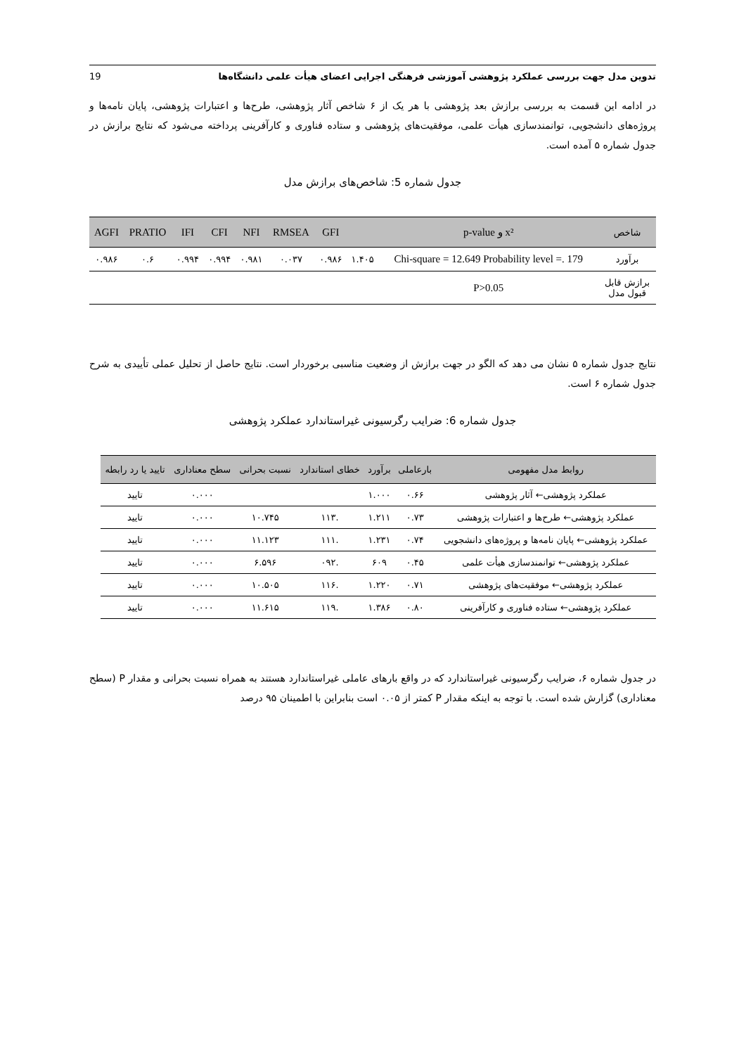تدوین مدل جهت بررسی عملکرد پژوهشی آموزشی فرهنگی اجرایی اعضای هیأت علمی دانشگاه‌ها 19
در ادامه این قسمت به بررسی برازش بعد پژوهشی با هر یک از ۶ شاخص آثار پژوهشی، طرح‌ها و اعتبارات پژوهشی، پایان نامه‌ها و پروژه‌های دانشجویی، توانمندسازی هیأت علمی، موفقیت‌های پژوهشی و ستاده فناوری و کارآفرینی پرداخته می‌شود که نتایج برازش در جدول شماره ۵ آمده است.
جدول شماره 5: شاخص‌های برازش مدل
| شاخص | x² و p-value | | GFI | RMSEA | NFI | CFI | IFI | PRATIO | AGFI |
| --- | --- | --- | --- | --- | --- | --- | --- | --- | --- |
| برآورد | Chi-square = 12.649 Probability level =. 179 | ۱.۴۰۵ | ۰.۹۸۶ | ۰.۰۳۷ | ۰.۹۸۱ | ۰.۹۹۴ | ۰.۹۹۴ | ۰.۶ | ۰.۹۸۶ |
| برازش قابل قبول مدل | P>0.05 | | | | | | | | |
نتایج جدول شماره ۵ نشان می دهد که الگو در جهت برازش از وضعیت مناسبی برخوردار است. نتایج حاصل از تحلیل عملی تأییدی به شرح جدول شماره ۶ است.
جدول شماره 6: ضرایب رگرسیونی غیراستاندارد عملکرد پژوهشی
| روابط مدل مفهومی | بارعاملی | برآورد | خطای استاندارد | نسبت بحرانی | سطح معناداری | تایید یا رد رابطه |
| --- | --- | --- | --- | --- | --- | --- |
| عملکرد پژوهشی← آثار پژوهشی | ۰.۶۶ | ۱.۰۰۰ | | | ۰.۰۰۰ | تایید |
| عملکرد پژوهشی← طرح‌ها و اعتبارات پژوهشی | ۰.۷۳ | ۱.۲۱۱ | .۱۱۳ | ۱۰.۷۴۵ | ۰.۰۰۰ | تایید |
| عملکرد پژوهشی← پایان نامه‌ها و پروژه‌های دانشجویی | ۰.۷۴ | ۱.۲۳۱ | .۱۱۱ | ۱۱.۱۲۳ | ۰.۰۰۰ | تایید |
| عملکرد پژوهشی← توانمندسازی هیأت علمی | ۰.۴۵ | ۶۰۹ | .۰۹۲ | ۶.۵۹۶ | ۰.۰۰۰ | تایید |
| عملکرد پژوهشی← موفقیت‌های پژوهشی | ۰.۷۱ | ۱.۲۲۰ | .۱۱۶ | ۱۰.۵۰۵ | ۰.۰۰۰ | تایید |
| عملکرد پژوهشی← ستاده فناوری و کارآفرینی | ۰.۸۰ | ۱.۳۸۶ | .۱۱۹ | ۱۱.۶۱۵ | ۰.۰۰۰ | تایید |
در جدول شماره ۶، ضرایب رگرسیونی غیراستاندارد که در واقع بارهای عاملی غیراستاندارد هستند به همراه نسبت بحرانی و مقدار P (سطح معناداری) گزارش شده است. با توجه به اینکه مقدار P کمتر از ۰.۰۵ است بنابراین با اطمینان ۹۵ درصد